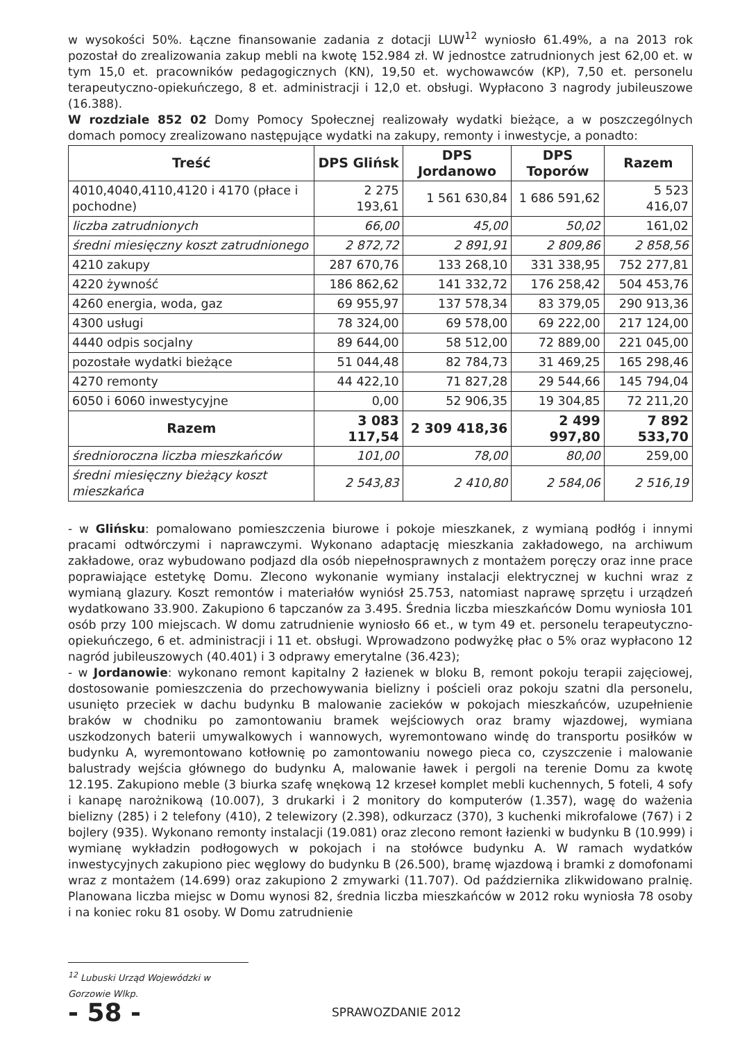w wysokości 50%. Łączne finansowanie zadania z dotacji LUW<sup>12</sup> wyniosło 61.49%, a na 2013 rok pozostał do zrealizowania zakup mebli na kwotę 152.984 zł. W jednostce zatrudnionych jest 62,00 et. w tym 15,0 et. pracowników pedagogicznych (KN), 19,50 et. wychowawców (KP), 7,50 et. personelu terapeutyczno-opiekuńczego, 8 et. administracji i 12,0 et. obsługi. Wypłacono 3 nagrody jubileuszowe (16.388).
W rozdziale 852 02 Domy Pomocy Społecznej realizowały wydatki bieżące, a w poszczególnych domach pomocy zrealizowano następujące wydatki na zakupy, remonty i inwestycje, a ponadto:
| Treść | DPS Glińsk | DPS Jordanowo | DPS Toporów | Razem |
| --- | --- | --- | --- | --- |
| 4010,4040,4110,4120 i 4170 (płace i pochodne) | 2 275 193,61 | 1 561 630,84 | 1 686 591,62 | 5 523 416,07 |
| liczba zatrudnionych | 66,00 | 45,00 | 50,02 | 161,02 |
| średni miesięczny koszt zatrudnionego | 2 872,72 | 2 891,91 | 2 809,86 | 2 858,56 |
| 4210 zakupy | 287 670,76 | 133 268,10 | 331 338,95 | 752 277,81 |
| 4220 żywność | 186 862,62 | 141 332,72 | 176 258,42 | 504 453,76 |
| 4260 energia, woda, gaz | 69 955,97 | 137 578,34 | 83 379,05 | 290 913,36 |
| 4300 usługi | 78 324,00 | 69 578,00 | 69 222,00 | 217 124,00 |
| 4440 odpis socjalny | 89 644,00 | 58 512,00 | 72 889,00 | 221 045,00 |
| pozostałe wydatki bieżące | 51 044,48 | 82 784,73 | 31 469,25 | 165 298,46 |
| 4270 remonty | 44 422,10 | 71 827,28 | 29 544,66 | 145 794,04 |
| 6050 i 6060 inwestycyjne | 0,00 | 52 906,35 | 19 304,85 | 72 211,20 |
| Razem | 3 083 117,54 | 2 309 418,36 | 2 499 997,80 | 7 892 533,70 |
| średnioroczna liczba mieszkańców | 101,00 | 78,00 | 80,00 | 259,00 |
| średni miesięczny bieżący koszt mieszkańca | 2 543,83 | 2 410,80 | 2 584,06 | 2 516,19 |
- w Glińsku: pomalowano pomieszczenia biurowe i pokoje mieszkanek, z wymianą podłóg i innymi pracami odtwórczymi i naprawczymi. Wykonano adaptację mieszkania zakładowego, na archiwum zakładowe, oraz wybudowano podjazd dla osób niepełnosprawnych z montażem poręczy oraz inne prace poprawiające estetykę Domu. Zlecono wykonanie wymiany instalacji elektrycznej w kuchni wraz z wymianą glazury. Koszt remontów i materiałów wyniósł 25.753, natomiast naprawę sprzętu i urządzeń wydatkowano 33.900. Zakupiono 6 tapczanów za 3.495. Średnia liczba mieszkańców Domu wyniosła 101 osób przy 100 miejscach. W domu zatrudnienie wyniosło 66 et., w tym 49 et. personelu terapeutyczno-opiekuńczego, 6 et. administracji i 11 et. obsługi. Wprowadzono podwyżkę płac o 5% oraz wypłacono 12 nagród jubileuszowych (40.401) i 3 odprawy emerytalne (36.423);
- w Jordanowie: wykonano remont kapitalny 2 łazienek w bloku B, remont pokoju terapii zajęciowej, dostosowanie pomieszczenia do przechowywania bielizny i pościeli oraz pokoju szatni dla personelu, usunięto przeciek w dachu budynku B malowanie zacieków w pokojach mieszkańców, uzupełnienie braków w chodniku po zamontowaniu bramek wejściowych oraz bramy wjazdowej, wymiana uszkodzonych baterii umywalkowych i wannowych, wyremontowano windę do transportu posiłków w budynku A, wyremontowano kotłownię po zamontowaniu nowego pieca co, czyszczenie i malowanie balustrady wejścia głównego do budynku A, malowanie ławek i pergoli na terenie Domu za kwotę 12.195. Zakupiono meble (3 biurka szafę wnękową 12 krzeseł komplet mebli kuchennych, 5 foteli, 4 sofy i kanapę narożnikową (10.007), 3 drukarki i 2 monitory do komputerów (1.357), wagę do ważenia bielizny (285) i 2 telefony (410), 2 telewizory (2.398), odkurzacz (370), 3 kuchenki mikrofalowe (767) i 2 bojlery (935). Wykonano remonty instalacji (19.081) oraz zlecono remont łazienki w budynku B (10.999) i wymianę wykładzin podłogowych w pokojach i na stołówce budynku A. W ramach wydatków inwestycyjnych zakupiono piec węglowy do budynku B (26.500), bramę wjazdową i bramki z domofonami wraz z montażem (14.699) oraz zakupiono 2 zmywarki (11.707). Od października zlikwidowano pralnię. Planowana liczba miejsc w Domu wynosi 82, średnia liczba mieszkańców w 2012 roku wyniosła 78 osoby i na koniec roku 81 osoby. W Domu zatrudnienie
<sup>12</sup> Lubuski Urząd Wojewódzki w Gorzowie Wlkp.
- 58 -
SPRAWOZDANIE 2012